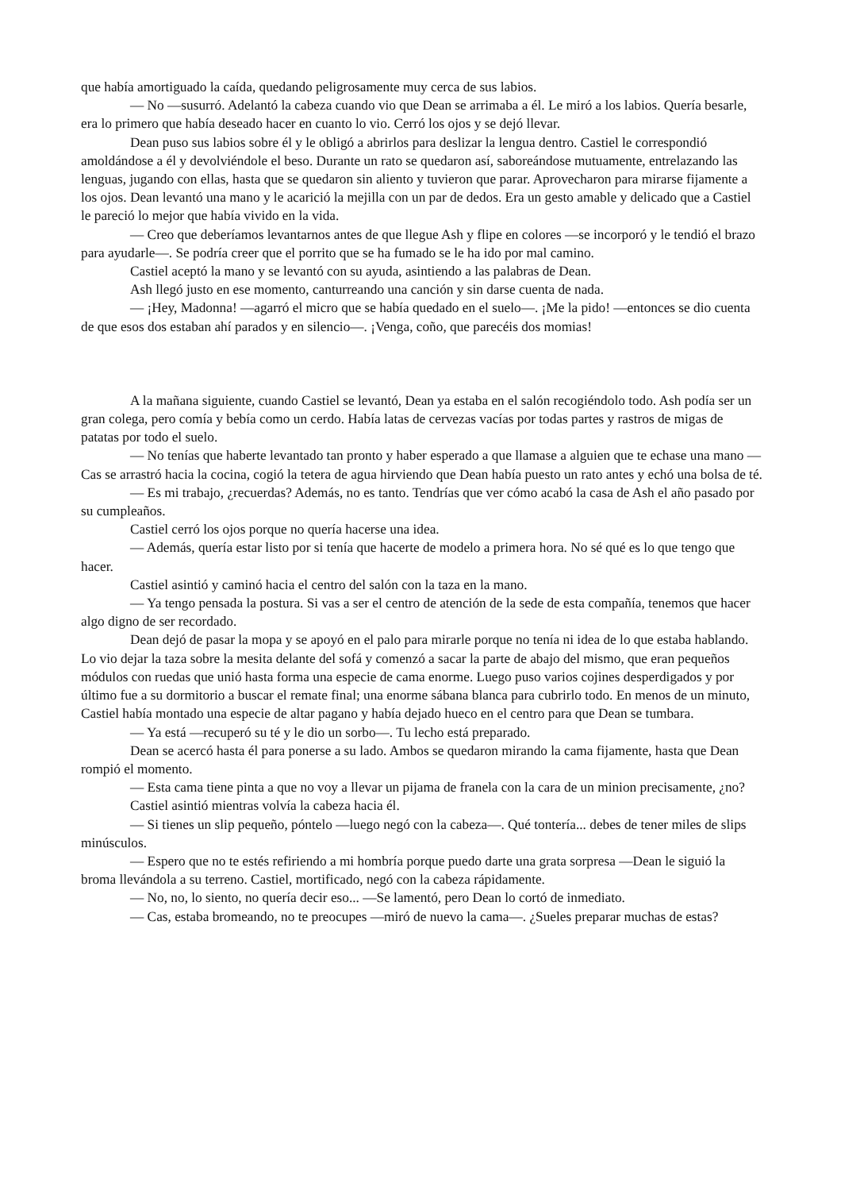que había amortiguado la caída, quedando peligrosamente muy cerca de sus labios.
— No —susurró. Adelantó la cabeza cuando vio que Dean se arrimaba a él. Le miró a los labios. Quería besarle, era lo primero que había deseado hacer en cuanto lo vio. Cerró los ojos y se dejó llevar.
Dean puso sus labios sobre él y le obligó a abrirlos para deslizar la lengua dentro. Castiel le correspondió amoldándose a él y devolviéndole el beso. Durante un rato se quedaron así, saboreándose mutuamente, entrelazando las lenguas, jugando con ellas, hasta que se quedaron sin aliento y tuvieron que parar. Aprovecharon para mirarse fijamente a los ojos. Dean levantó una mano y le acarició la mejilla con un par de dedos. Era un gesto amable y delicado que a Castiel le pareció lo mejor que había vivido en la vida.
— Creo que deberíamos levantarnos antes de que llegue Ash y flipe en colores —se incorporó y le tendió el brazo para ayudarle—. Se podría creer que el porrito que se ha fumado se le ha ido por mal camino.
Castiel aceptó la mano y se levantó con su ayuda, asintiendo a las palabras de Dean.
Ash llegó justo en ese momento, canturreando una canción y sin darse cuenta de nada.
— ¡Hey, Madonna! —agarró el micro que se había quedado en el suelo—. ¡Me la pido! —entonces se dio cuenta de que esos dos estaban ahí parados y en silencio—. ¡Venga, coño, que parecéis dos momias!
A la mañana siguiente, cuando Castiel se levantó, Dean ya estaba en el salón recogiéndolo todo. Ash podía ser un gran colega, pero comía y bebía como un cerdo. Había latas de cervezas vacías por todas partes y rastros de migas de patatas por todo el suelo.
— No tenías que haberte levantado tan pronto y haber esperado a que llamase a alguien que te echase una mano —Cas se arrastró hacia la cocina, cogió la tetera de agua hirviendo que Dean había puesto un rato antes y echó una bolsa de té.
— Es mi trabajo, ¿recuerdas? Además, no es tanto. Tendrías que ver cómo acabó la casa de Ash el año pasado por su cumpleaños.
Castiel cerró los ojos porque no quería hacerse una idea.
— Además, quería estar listo por si tenía que hacerte de modelo a primera hora. No sé qué es lo que tengo que hacer.
Castiel asintió y caminó hacia el centro del salón con la taza en la mano.
— Ya tengo pensada la postura. Si vas a ser el centro de atención de la sede de esta compañía, tenemos que hacer algo digno de ser recordado.
Dean dejó de pasar la mopa y se apoyó en el palo para mirarle porque no tenía ni idea de lo que estaba hablando. Lo vio dejar la taza sobre la mesita delante del sofá y comenzó a sacar la parte de abajo del mismo, que eran pequeños módulos con ruedas que unió hasta forma una especie de cama enorme. Luego puso varios cojines desperdigados y por último fue a su dormitorio a buscar el remate final; una enorme sábana blanca para cubrirlo todo. En menos de un minuto, Castiel había montado una especie de altar pagano y había dejado hueco en el centro para que Dean se tumbara.
— Ya está —recuperó su té y le dio un sorbo—. Tu lecho está preparado.
Dean se acercó hasta él para ponerse a su lado. Ambos se quedaron mirando la cama fijamente, hasta que Dean rompió el momento.
— Esta cama tiene pinta a que no voy a llevar un pijama de franela con la cara de un minion precisamente, ¿no?
Castiel asintió mientras volvía la cabeza hacia él.
— Si tienes un slip pequeño, póntelo —luego negó con la cabeza—. Qué tontería... debes de tener miles de slips minúsculos.
— Espero que no te estés refiriendo a mi hombría porque puedo darte una grata sorpresa —Dean le siguió la broma llevándola a su terreno. Castiel, mortificado, negó con la cabeza rápidamente.
— No, no, lo siento, no quería decir eso... —Se lamentó, pero Dean lo cortó de inmediato.
— Cas, estaba bromeando, no te preocupes —miró de nuevo la cama—. ¿Sueles preparar muchas de estas?